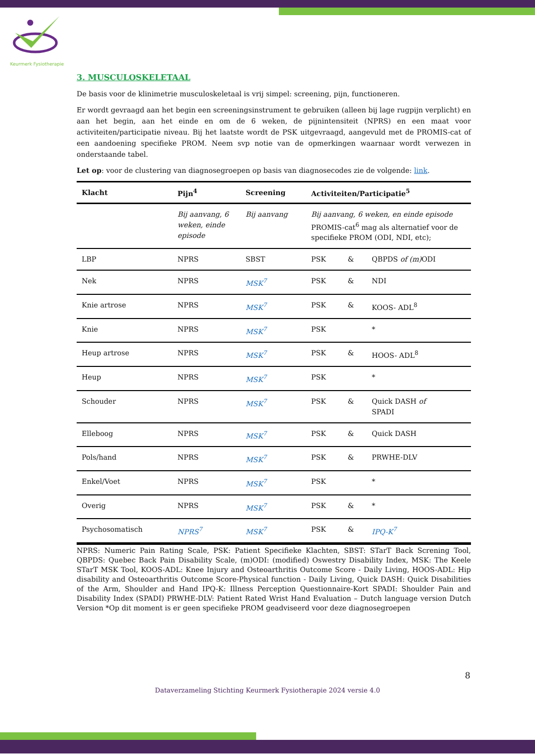Keurmerk Fysiotherapie
3. MUSCULOSKELETAAL
De basis voor de klinimetrie musculoskeletaal is vrij simpel: screening, pijn, functioneren.
Er wordt gevraagd aan het begin een screeningsinstrument te gebruiken (alleen bij lage rugpijn verplicht) en aan het begin, aan het einde en om de 6 weken, de pijnintensiteit (NPRS) en een maat voor activiteiten/participatie niveau. Bij het laatste wordt de PSK uitgevraagd, aangevuld met de PROMIS-cat of een aandoening specifieke PROM. Neem svp notie van de opmerkingen waarnaar wordt verwezen in onderstaande tabel.
Let op: voor de clustering van diagnosegroepen op basis van diagnosecodes zie de volgende: link.
| Klacht | Pijn<sup>4</sup> | Screening | Activiteiten/Participatie<sup>5</sup> | | |
| --- | --- | --- | --- | --- | --- |
| | Bij aanvang, 6 weken, einde episode | Bij aanvang | Bij aanvang, 6 weken, en einde episode PROMIS-cat<sup>6</sup> mag als alternatief voor de specifieke PROM (ODI, NDI, etc); | | |
| LBP | NPRS | SBST | PSK | & | QBPDS of (m) ODI |
| Nek | NPRS | MSK<sup>7</sup> | PSK | & | NDI |
| Knie artrose | NPRS | MSK<sup>7</sup> | PSK | & | KOOS- ADL<sup>8</sup> |
| Knie | NPRS | MSK<sup>7</sup> | PSK | | * |
| Heup artrose | NPRS | MSK<sup>7</sup> | PSK | & | HOOS- ADL<sup>8</sup> |
| Heup | NPRS | MSK<sup>7</sup> | PSK | | * |
| Schouder | NPRS | MSK<sup>7</sup> | PSK | & | Quick DASH of SPADI |
| Elleboog | NPRS | MSK<sup>7</sup> | PSK | & | Quick DASH |
| Pols/hand | NPRS | MSK<sup>7</sup> | PSK | & | PRWHE-DLV |
| Enkel/Voet | NPRS | MSK<sup>7</sup> | PSK | | * |
| Overig | NPRS | MSK<sup>7</sup> | PSK | & | * |
| Psychosomatisch | NPRS<sup>7</sup> | MSK<sup>7</sup> | PSK | & | IPQ-K<sup>7</sup> |
NPRS: Numeric Pain Rating Scale, PSK: Patient Specifieke Klachten, SBST: STarT Back Screning Tool, QBPDS: Quebec Back Pain Disability Scale, (m)ODI: (modified) Oswestry Disability Index, MSK: The Keele STarT MSK Tool, KOOS-ADL: Knee Injury and Osteoarthritis Outcome Score - Daily Living, HOOS-ADL: Hip disability and Osteoarthritis Outcome Score-Physical function - Daily Living, Quick DASH: Quick Disabilities of the Arm, Shoulder and Hand IPQ-K: Illness Perception Questionnaire-Kort SPADI: Shoulder Pain and Disability Index (SPADI) PRWHE-DLV: Patient Rated Wrist Hand Evaluation – Dutch language version Dutch Version *Op dit moment is er geen specifieke PROM geadviseerd voor deze diagnosegroepen
8
Dataverzameling Stichting Keurmerk Fysiotherapie 2024 versie 4.0